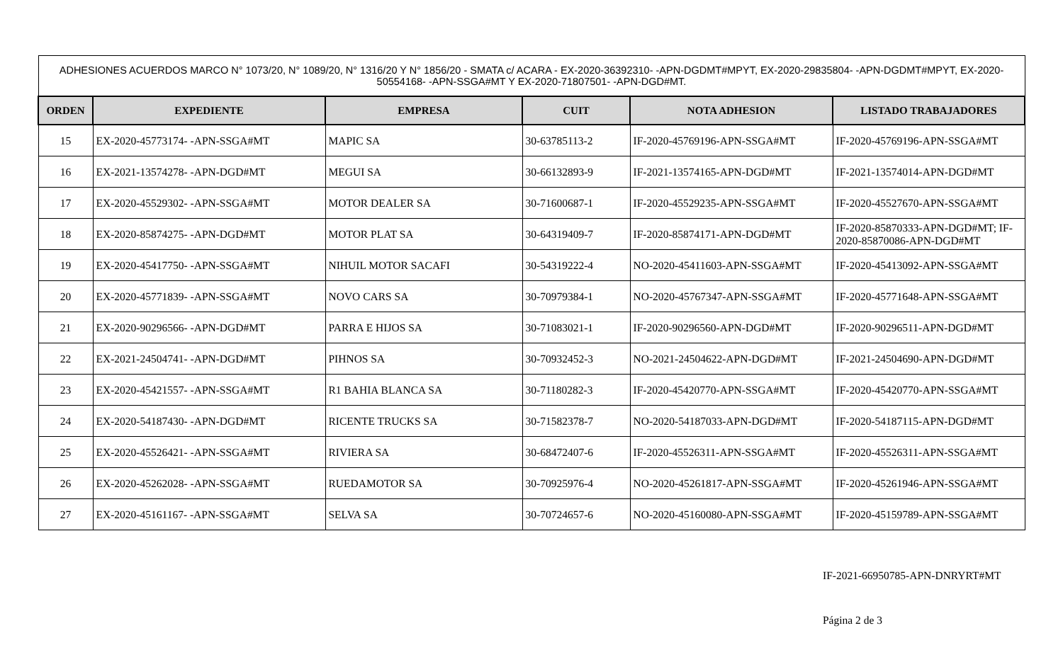| ADHESIONES ACUERDOS MARCO N° 1073/20, N° 1089/20, N° 1316/20 Y N° 1856/20 - SMATA c/ ACARA - EX-2020-36392310- -APN-DGDMT#MPYT, EX-2020-29835804- -APN-DGDMT#MPYT, EX-2020-50554168- -APN-SSGA#MT Y EX-2020-71807501- -APN-DGD#MT. | | | | | |
| ORDEN | EXPEDIENTE | EMPRESA | CUIT | NOTA ADHESION | LISTADO TRABAJADORES |
| 15 | EX-2020-45773174- -APN-SSGA#MT | MAPIC SA | 30-63785113-2 | IF-2020-45769196-APN-SSGA#MT | IF-2020-45769196-APN-SSGA#MT |
| 16 | EX-2021-13574278- -APN-DGD#MT | MEGUI SA | 30-66132893-9 | IF-2021-13574165-APN-DGD#MT | IF-2021-13574014-APN-DGD#MT |
| 17 | EX-2020-45529302- -APN-SSGA#MT | MOTOR DEALER SA | 30-71600687-1 | IF-2020-45529235-APN-SSGA#MT | IF-2020-45527670-APN-SSGA#MT |
| 18 | EX-2020-85874275- -APN-DGD#MT | MOTOR PLAT SA | 30-64319409-7 | IF-2020-85874171-APN-DGD#MT | IF-2020-85870333-APN-DGD#MT; IF-2020-85870086-APN-DGD#MT |
| 19 | EX-2020-45417750- -APN-SSGA#MT | NIHUIL MOTOR SACAFI | 30-54319222-4 | NO-2020-45411603-APN-SSGA#MT | IF-2020-45413092-APN-SSGA#MT |
| 20 | EX-2020-45771839- -APN-SSGA#MT | NOVO CARS SA | 30-70979384-1 | NO-2020-45767347-APN-SSGA#MT | IF-2020-45771648-APN-SSGA#MT |
| 21 | EX-2020-90296566- -APN-DGD#MT | PARRA E HIJOS SA | 30-71083021-1 | IF-2020-90296560-APN-DGD#MT | IF-2020-90296511-APN-DGD#MT |
| 22 | EX-2021-24504741- -APN-DGD#MT | PIHNOS SA | 30-70932452-3 | NO-2021-24504622-APN-DGD#MT | IF-2021-24504690-APN-DGD#MT |
| 23 | EX-2020-45421557- -APN-SSGA#MT | R1 BAHIA BLANCA SA | 30-71180282-3 | IF-2020-45420770-APN-SSGA#MT | IF-2020-45420770-APN-SSGA#MT |
| 24 | EX-2020-54187430- -APN-DGD#MT | RICENTE TRUCKS SA | 30-71582378-7 | NO-2020-54187033-APN-DGD#MT | IF-2020-54187115-APN-DGD#MT |
| 25 | EX-2020-45526421- -APN-SSGA#MT | RIVIERA SA | 30-68472407-6 | IF-2020-45526311-APN-SSGA#MT | IF-2020-45526311-APN-SSGA#MT |
| 26 | EX-2020-45262028- -APN-SSGA#MT | RUEDAMOTOR SA | 30-70925976-4 | NO-2020-45261817-APN-SSGA#MT | IF-2020-45261946-APN-SSGA#MT |
| 27 | EX-2020-45161167- -APN-SSGA#MT | SELVA SA | 30-70724657-6 | NO-2020-45160080-APN-SSGA#MT | IF-2020-45159789-APN-SSGA#MT |
IF-2021-66950785-APN-DNRYRT#MT
Página 2 de 3